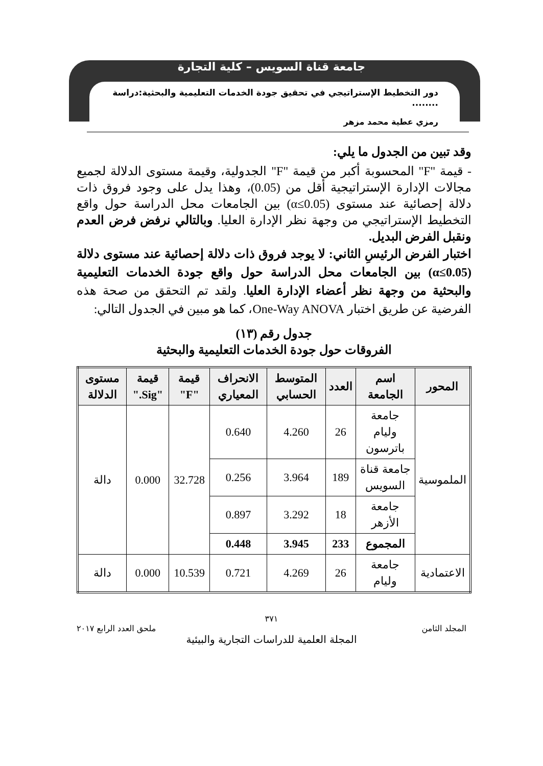جامعة قناة السويس – كلية التجارة
دور التخطيط الإستراتيجي في تحقيق جودة الخدمات التعليمية والبحثية:دراسة ........
رمزي عطية محمد مزهر
وقد تبين من الجدول ما يلي:
- قيمة "F" المحسوبة أكبر من قيمة "F" الجدولية، وقيمة مستوى الدلالة لجميع مجالات الإدارة الإستراتيجية أقل من (0.05)، وهذا يدل على وجود فروق ذات دلالة إحصائية عند مستوى (α≤0.05) بين الجامعات محل الدراسة حول واقع التخطيط الإستراتيجي من وجهة نظر الإدارة العليا. وبالتالي نرفض فرض العدم ونقبل الفرض البديل.
اختبار الفرض الرئيسِ الثاني: لا يوجد فروق ذات دلالة إحصائية عند مستوى دلالة (α≤0.05) بين الجامعات محل الدراسة حول واقع جودة الخدمات التعليمية والبحثية من وجهة نظر أعضاء الإدارة العليا. ولقد تم التحقق من صحة هذه الفرضية عن طريق اختبار One-Way ANOVA، كما هو مبين في الجدول التالي:
جدول رقم (١٣)
الفروقات حول جودة الخدمات التعليمية والبحثية
| المحور | اسم الجامعة | العدد | المتوسط الحسابي | الانحراف المعياري | قيمة "F" | قيمة "Sig." | مستوى الدلالة |
| --- | --- | --- | --- | --- | --- | --- | --- |
| الملموسية | جامعة وليام باترسون | 26 | 4.260 | 0.640 | 32.728 | 0.000 | دالة |
| | جامعة قناة السويس | 189 | 3.964 | 0.256 | | | |
| | جامعة الأزهر | 18 | 3.292 | 0.897 | | | |
| | المجموع | 233 | 3.945 | 0.448 | | | |
| الاعتمادية | جامعة وليام | 26 | 4.269 | 0.721 | 10.539 | 0.000 | دالة |
٣٧١
المجلد الثامن ملحق العدد الرابع ٢٠١٧
المجلة العلمية للدراسات التجارية والبيئية